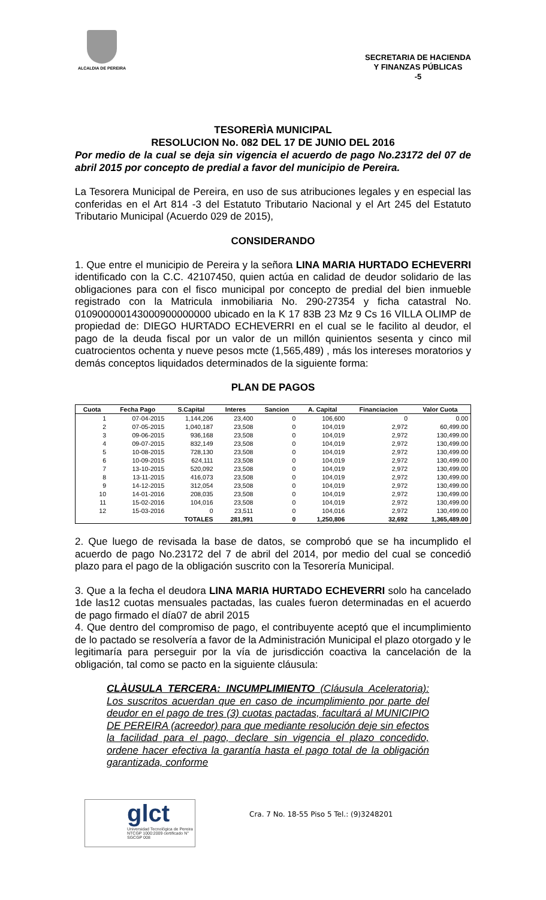ALCALDIA DE PEREIRA
SECRETARIA DE HACIENDA
Y FINANZAS PÚBLICAS
-5
TESORERÌA MUNICIPAL
RESOLUCION No. 082 DEL 17 DE JUNIO DEL 2016
Por medio de la cual se deja sin vigencia el acuerdo de pago No.23172 del 07 de abril 2015 por concepto de predial a favor del municipio de Pereira.
La Tesorera Municipal de Pereira, en uso de sus atribuciones legales y en especial las conferidas en el Art 814 -3 del Estatuto Tributario Nacional y el Art 245 del Estatuto Tributario Municipal (Acuerdo 029 de 2015),
CONSIDERANDO
1. Que entre el municipio de Pereira y la señora LINA MARIA HURTADO ECHEVERRI identificado con la C.C. 42107450, quien actúa en calidad de deudor solidario de las obligaciones para con el fisco municipal por concepto de predial del bien inmueble registrado con la Matricula inmobiliaria No. 290-27354 y ficha catastral No. 010900000143000900000000 ubicado en la K 17 83B 23 Mz 9 Cs 16 VILLA OLIMP de propiedad de: DIEGO HURTADO ECHEVERRI en el cual se le facilito al deudor, el pago de la deuda fiscal por un valor de un millón quinientos sesenta y cinco mil cuatrocientos ochenta y nueve pesos mcte (1,565,489) , más los intereses moratorios y demás conceptos liquidados determinados de la siguiente forma:
PLAN DE PAGOS
| Cuota | Fecha Pago | S.Capital | Interes | Sancion | A. Capital | Financiacion | Valor Cuota |
| --- | --- | --- | --- | --- | --- | --- | --- |
| 1 | 07-04-2015 | 1,144,206 | 23,400 | 0 | 106,600 | 0 | 0.00 |
| 2 | 07-05-2015 | 1,040,187 | 23,508 | 0 | 104,019 | 2,972 | 60,499.00 |
| 3 | 09-06-2015 | 936,168 | 23,508 | 0 | 104,019 | 2,972 | 130,499.00 |
| 4 | 09-07-2015 | 832,149 | 23,508 | 0 | 104,019 | 2,972 | 130,499.00 |
| 5 | 10-08-2015 | 728,130 | 23,508 | 0 | 104,019 | 2,972 | 130,499.00 |
| 6 | 10-09-2015 | 624,111 | 23,508 | 0 | 104,019 | 2,972 | 130,499.00 |
| 7 | 13-10-2015 | 520,092 | 23,508 | 0 | 104,019 | 2,972 | 130,499.00 |
| 8 | 13-11-2015 | 416,073 | 23,508 | 0 | 104,019 | 2,972 | 130,499.00 |
| 9 | 14-12-2015 | 312,054 | 23,508 | 0 | 104,019 | 2,972 | 130,499.00 |
| 10 | 14-01-2016 | 208,035 | 23,508 | 0 | 104,019 | 2,972 | 130,499.00 |
| 11 | 15-02-2016 | 104,016 | 23,508 | 0 | 104,019 | 2,972 | 130,499.00 |
| 12 | 15-03-2016 | 0 | 23,511 | 0 | 104,016 | 2,972 | 130,499.00 |
| | | TOTALES | 281,991 | 0 | 1,250,806 | 32,692 | 1,365,489.00 |
2. Que luego de revisada la base de datos, se comprobó que se ha incumplido el acuerdo de pago No.23172 del 7 de abril del 2014, por medio del cual se concedió plazo para el pago de la obligación suscrito con la Tesorería Municipal.
3. Que a la fecha el deudora LINA MARIA HURTADO ECHEVERRI solo ha cancelado 1de las12 cuotas mensuales pactadas, las cuales fueron determinadas en el acuerdo de pago firmado el día07 de abril 2015
4. Que dentro del compromiso de pago, el contribuyente aceptó que el incumplimiento de lo pactado se resolvería a favor de la Administración Municipal el plazo otorgado y le legitimaría para perseguir por la vía de jurisdicción coactiva la cancelación de la obligación, tal como se pacto en la siguiente cláusula:
CLÀUSULA TERCERA: INCUMPLIMIENTO (Cláusula Aceleratoria): Los suscritos acuerdan que en caso de incumplimiento por parte del deudor en el pago de tres (3) cuotas pactadas, facultará al MUNICIPIO DE PEREIRA (acreedor) para que mediante resolución deje sin efectos la facilidad para el pago, declare sin vigencia el plazo concedido, ordene hacer efectiva la garantía hasta el pago total de la obligación garantizada, conforme
glct
Universidad Tecnológica de Pereira
NTCGP 1000:2009 certificado N° SGCGP 008
Cra. 7 No. 18-55 Piso 5 Tel.: (9)3248201